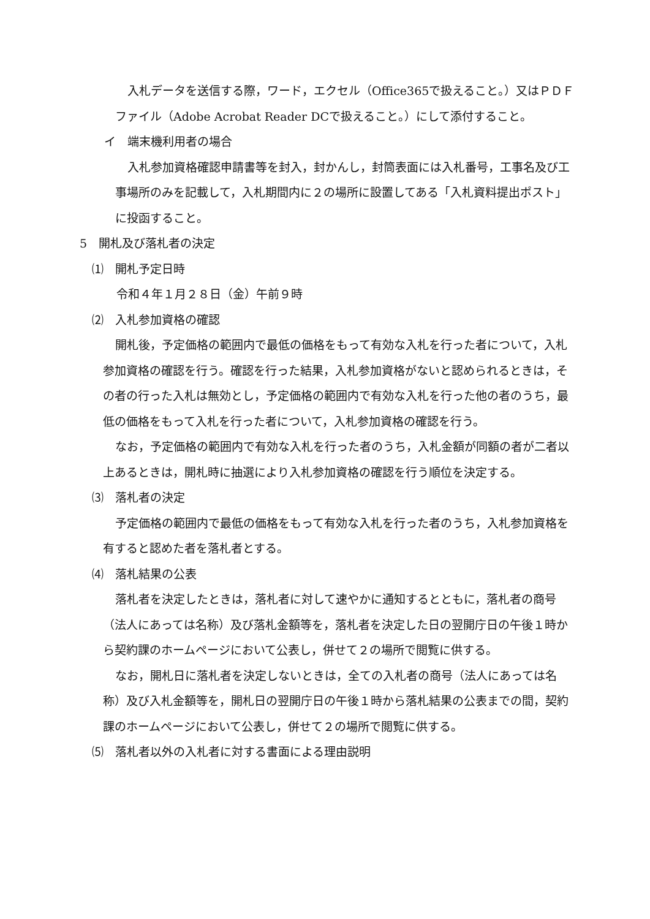入札データを送信する際，ワード，エクセル（Office365で扱えること。）又はＰＤＦファイル（Adobe Acrobat Reader DCで扱えること。）にして添付すること。
イ　端末機利用者の場合
入札参加資格確認申請書等を封入，封かんし，封筒表面には入札番号，工事名及び工事場所のみを記載して，入札期間内に２の場所に設置してある「入札資料提出ポスト」に投函すること。
5　開札及び落札者の決定
⑴　開札予定日時
令和４年１月２８日（金）午前９時
⑵　入札参加資格の確認
開札後，予定価格の範囲内で最低の価格をもって有効な入札を行った者について，入札参加資格の確認を行う。確認を行った結果，入札参加資格がないと認められるときは，その者の行った入札は無効とし，予定価格の範囲内で有効な入札を行った他の者のうち，最低の価格をもって入札を行った者について，入札参加資格の確認を行う。
なお，予定価格の範囲内で有効な入札を行った者のうち，入札金額が同額の者が二者以上あるときは，開札時に抽選により入札参加資格の確認を行う順位を決定する。
⑶　落札者の決定
予定価格の範囲内で最低の価格をもって有効な入札を行った者のうち，入札参加資格を有すると認めた者を落札者とする。
⑷　落札結果の公表
落札者を決定したときは，落札者に対して速やかに通知するとともに，落札者の商号（法人にあっては名称）及び落札金額等を，落札者を決定した日の翌開庁日の午後１時から契約課のホームページにおいて公表し，併せて２の場所で閲覧に供する。
なお，開札日に落札者を決定しないときは，全ての入札者の商号（法人にあっては名称）及び入札金額等を，開札日の翌開庁日の午後１時から落札結果の公表までの間，契約課のホームページにおいて公表し，併せて２の場所で閲覧に供する。
⑸　落札者以外の入札者に対する書面による理由説明